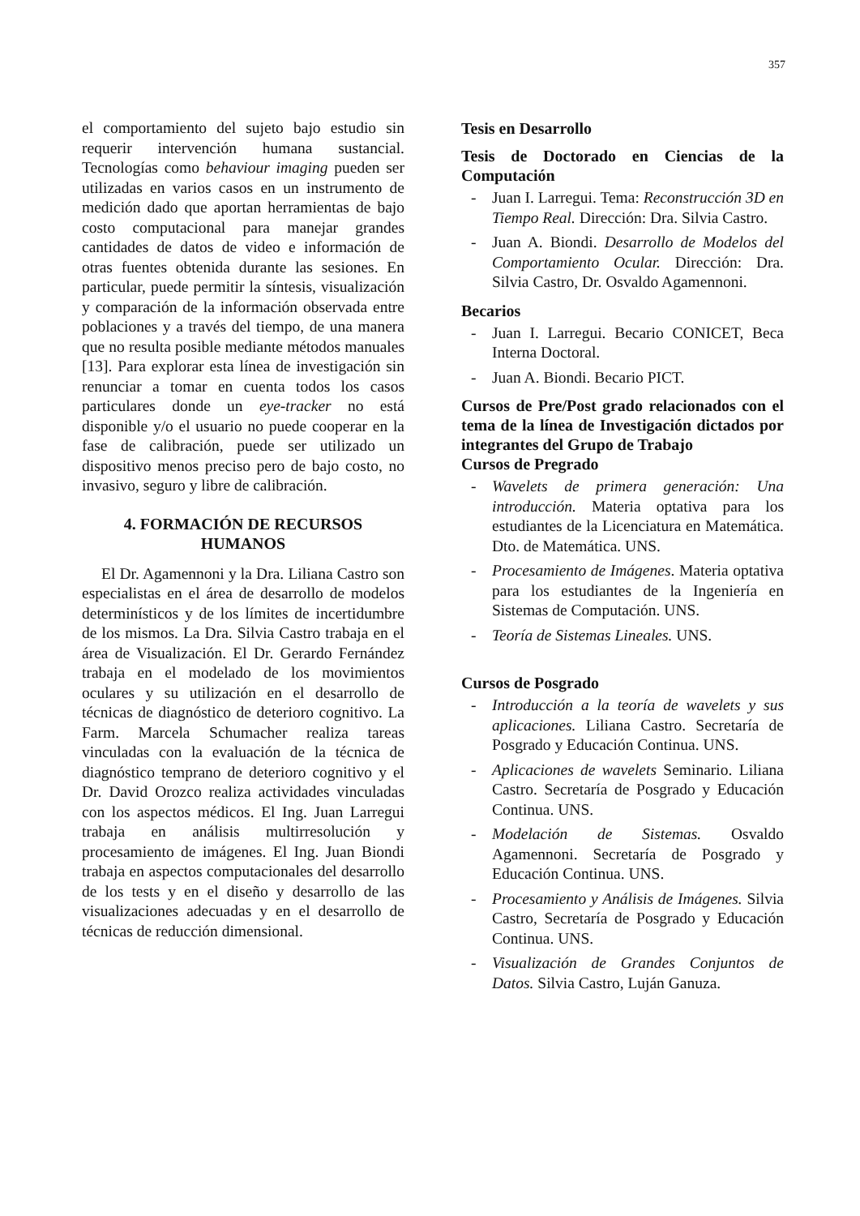357
el comportamiento del sujeto bajo estudio sin requerir intervención humana sustancial. Tecnologías como behaviour imaging pueden ser utilizadas en varios casos en un instrumento de medición dado que aportan herramientas de bajo costo computacional para manejar grandes cantidades de datos de video e información de otras fuentes obtenida durante las sesiones. En particular, puede permitir la síntesis, visualización y comparación de la información observada entre poblaciones y a través del tiempo, de una manera que no resulta posible mediante métodos manuales [13]. Para explorar esta línea de investigación sin renunciar a tomar en cuenta todos los casos particulares donde un eye-tracker no está disponible y/o el usuario no puede cooperar en la fase de calibración, puede ser utilizado un dispositivo menos preciso pero de bajo costo, no invasivo, seguro y libre de calibración.
4. FORMACIÓN DE RECURSOS HUMANOS
El Dr. Agamennoni y la Dra. Liliana Castro son especialistas en el área de desarrollo de modelos determinísticos y de los límites de incertidumbre de los mismos. La Dra. Silvia Castro trabaja en el área de Visualización. El Dr. Gerardo Fernández trabaja en el modelado de los movimientos oculares y su utilización en el desarrollo de técnicas de diagnóstico de deterioro cognitivo. La Farm. Marcela Schumacher realiza tareas vinculadas con la evaluación de la técnica de diagnóstico temprano de deterioro cognitivo y el Dr. David Orozco realiza actividades vinculadas con los aspectos médicos. El Ing. Juan Larregui trabaja en análisis multirresolución y procesamiento de imágenes. El Ing. Juan Biondi trabaja en aspectos computacionales del desarrollo de los tests y en el diseño y desarrollo de las visualizaciones adecuadas y en el desarrollo de técnicas de reducción dimensional.
Tesis en Desarrollo
Tesis de Doctorado en Ciencias de la Computación
- Juan I. Larregui. Tema: Reconstrucción 3D en Tiempo Real. Dirección: Dra. Silvia Castro.
- Juan A. Biondi. Desarrollo de Modelos del Comportamiento Ocular. Dirección: Dra. Silvia Castro, Dr. Osvaldo Agamennoni.
Becarios
- Juan I. Larregui. Becario CONICET, Beca Interna Doctoral.
- Juan A. Biondi. Becario PICT.
Cursos de Pre/Post grado relacionados con el tema de la línea de Investigación dictados por integrantes del Grupo de Trabajo
Cursos de Pregrado
- Wavelets de primera generación: Una introducción. Materia optativa para los estudiantes de la Licenciatura en Matemática. Dto. de Matemática. UNS.
- Procesamiento de Imágenes. Materia optativa para los estudiantes de la Ingeniería en Sistemas de Computación. UNS.
- Teoría de Sistemas Lineales. UNS.
Cursos de Posgrado
- Introducción a la teoría de wavelets y sus aplicaciones. Liliana Castro. Secretaría de Posgrado y Educación Continua. UNS.
- Aplicaciones de wavelets Seminario. Liliana Castro. Secretaría de Posgrado y Educación Continua. UNS.
- Modelación de Sistemas. Osvaldo Agamennoni. Secretaría de Posgrado y Educación Continua. UNS.
- Procesamiento y Análisis de Imágenes. Silvia Castro, Secretaría de Posgrado y Educación Continua. UNS.
- Visualización de Grandes Conjuntos de Datos. Silvia Castro, Luján Ganuza.